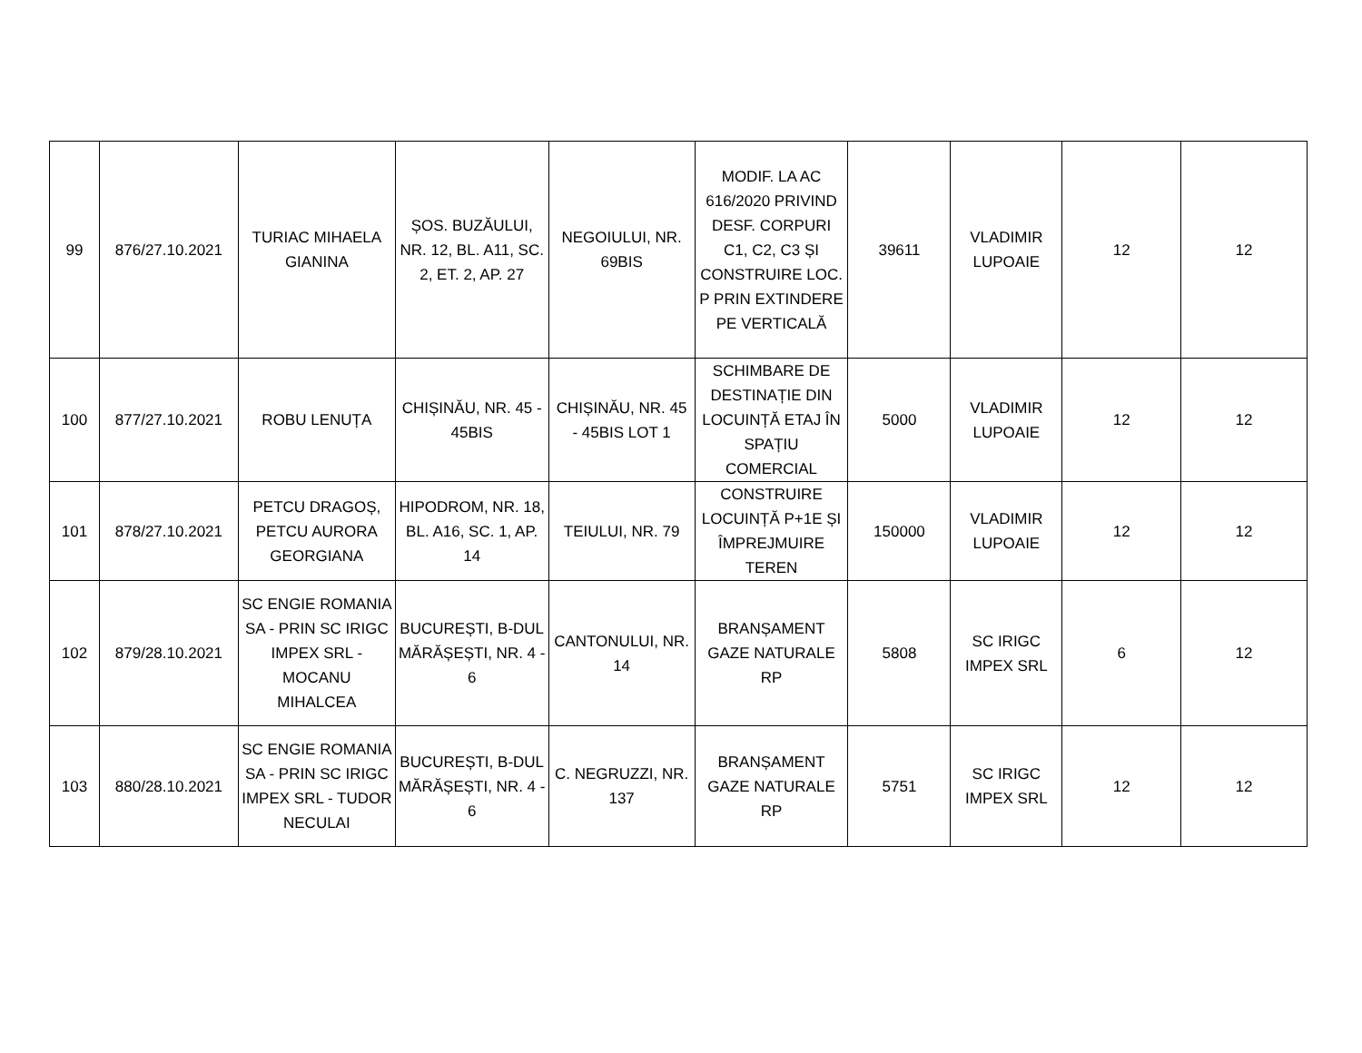| 99 | 876/27.10.2021 | TURIAC MIHAELA GIANINA | ȘOS. BUZĂULUI, NR. 12, BL. A11, SC. 2, ET. 2, AP. 27 | NEGOIULUI, NR. 69BIS | MODIF. LA AC 616/2020 PRIVIND DESF. CORPURI C1, C2, C3 ȘI CONSTRUIRE LOC. P PRIN EXTINDERE PE VERTICALĂ | 39611 | VLADIMIR LUPOAIE | 12 | 12 |
| 100 | 877/27.10.2021 | ROBU LENUȚA | CHIȘINĂU, NR. 45 - 45BIS | CHIȘINĂU, NR. 45 - 45BIS LOT 1 | SCHIMBARE DE DESTINAȚIE DIN LOCUINȚĂ ETAJ ÎN SPAȚIU COMERCIAL | 5000 | VLADIMIR LUPOAIE | 12 | 12 |
| 101 | 878/27.10.2021 | PETCU DRAGOȘ, PETCU AURORA GEORGIANA | HIPODROM, NR. 18, BL. A16, SC. 1, AP. 14 | TEIULUI, NR. 79 | CONSTRUIRE LOCUINȚĂ P+1E ȘI ÎMPREJMUIRE TEREN | 150000 | VLADIMIR LUPOAIE | 12 | 12 |
| 102 | 879/28.10.2021 | SC ENGIE ROMANIA SA - PRIN SC IRIGC IMPEX SRL - MOCANU MIHALCEA | BUCUREȘTI, B-DUL MĂRĂȘEȘTI, NR. 4 - 6 | CANTONULUI, NR. 14 | BRANȘAMENT GAZE NATURALE RP | 5808 | SC IRIGC IMPEX SRL | 6 | 12 |
| 103 | 880/28.10.2021 | SC ENGIE ROMANIA SA - PRIN SC IRIGC IMPEX SRL - TUDOR NECULAI | BUCUREȘTI, B-DUL MĂRĂȘEȘTI, NR. 4 - 6 | C. NEGRUZZI, NR. 137 | BRANȘAMENT GAZE NATURALE RP | 5751 | SC IRIGC IMPEX SRL | 12 | 12 |